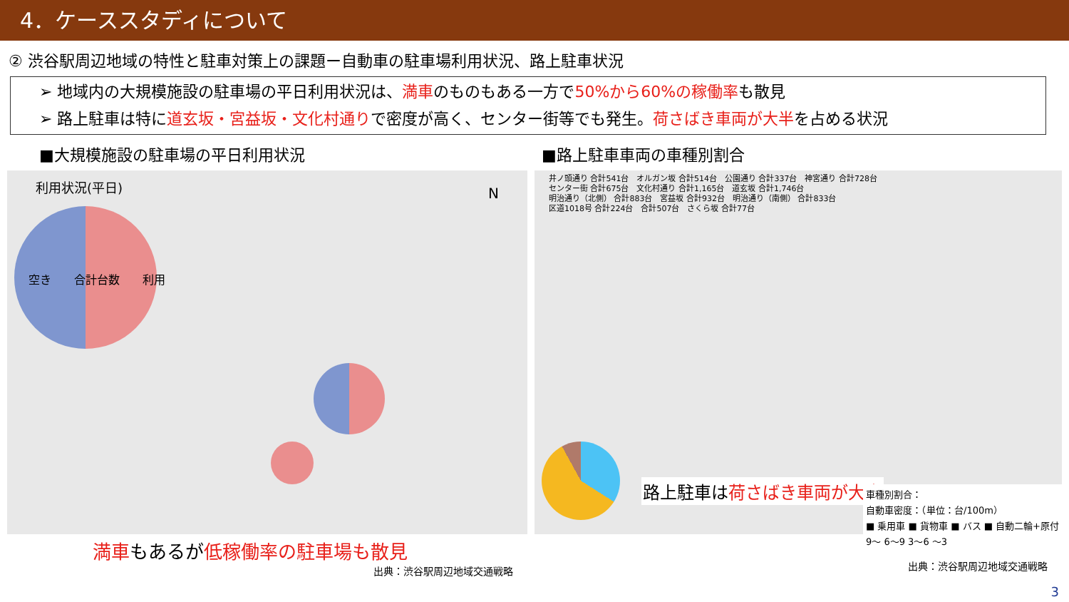4．ケーススタディについて
② 渋谷駅周辺地域の特性と駐車対策上の課題ー自動車の駐車場利用状況、路上駐車状況
➢ 地域内の大規模施設の駐車場の平日利用状況は、満車のものもある一方で50%から60%の稼働率も散見
➢ 路上駐車は特に道玄坂・宮益坂・文化村通りで密度が高く、センター街等でも発生。荷さばき車両が大半を占める状況
■大規模施設の駐車場の平日利用状況
利用状況(平日)
空き　　合計台数　　利用
N
満車もあるが低稼働率の駐車場も散見
出典：渋谷駅周辺地域交通戦略
■路上駐車車両の車種別割合
井ノ頭通り 合計541台　オルガン坂 合計514台　公園通り 合計337台　神宮通り 合計728台
センター街 合計675台　文化村通り 合計1,165台　道玄坂 合計1,746台
明治通り（北側） 合計883台　宮益坂 合計932台　明治通り（南側） 合計833台
区道1018号 合計224台　合計507台　さくら坂 合計77台
路上駐車は荷さばき車両が大半
車種別割合：
自動車密度：（単位：台/100m）
■ 乗用車 ■ 貨物車 ■ バス ■ 自動二輪+原付
9～ 6～9 3～6 ～3
出典：渋谷駅周辺地域交通戦略
3